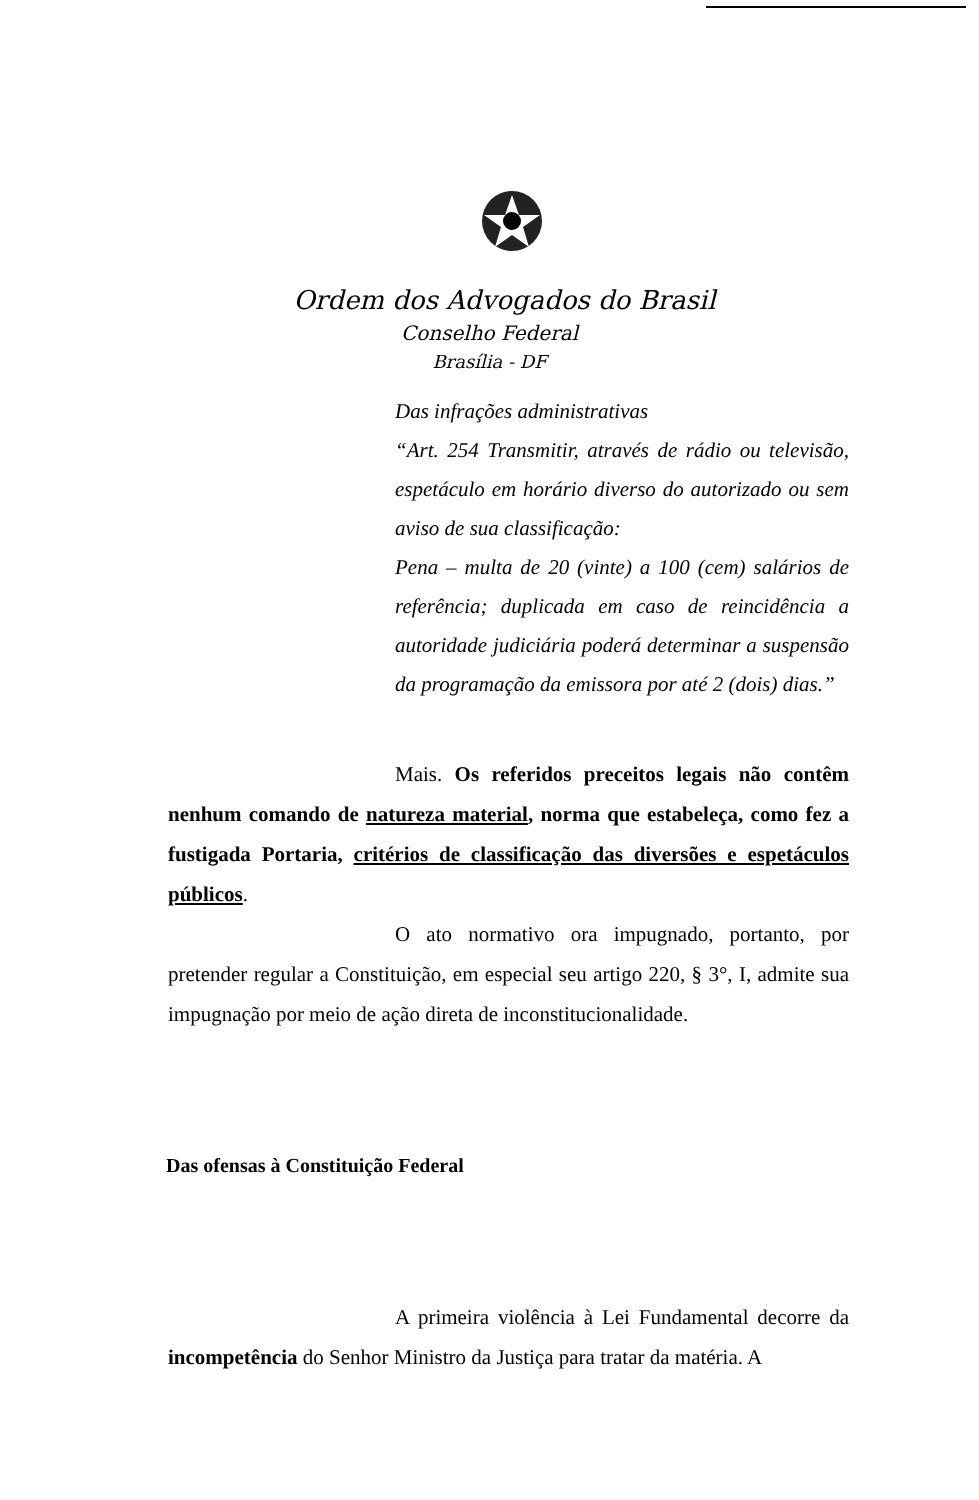Ordem dos Advogados do Brasil
Conselho Federal
Brasília - DF
Das infrações administrativas
“Art. 254 Transmitir, através de rádio ou televisão, espetáculo em horário diverso do autorizado ou sem aviso de sua classificação:
Pena – multa de 20 (vinte) a 100 (cem) salários de referência; duplicada em caso de reincidência a autoridade judiciária poderá determinar a suspensão da programação da emissora por até 2 (dois) dias.”
Mais. Os referidos preceitos legais não contêm nenhum comando de natureza material, norma que estabeleça, como fez a fustigada Portaria, critérios de classificação das diversões e espetáculos públicos.
O ato normativo ora impugnado, portanto, por pretender regular a Constituição, em especial seu artigo 220, § 3°, I, admite sua impugnação por meio de ação direta de inconstitucionalidade.
Das ofensas à Constituição Federal
A primeira violência à Lei Fundamental decorre da incompetência do Senhor Ministro da Justiça para tratar da matéria. A